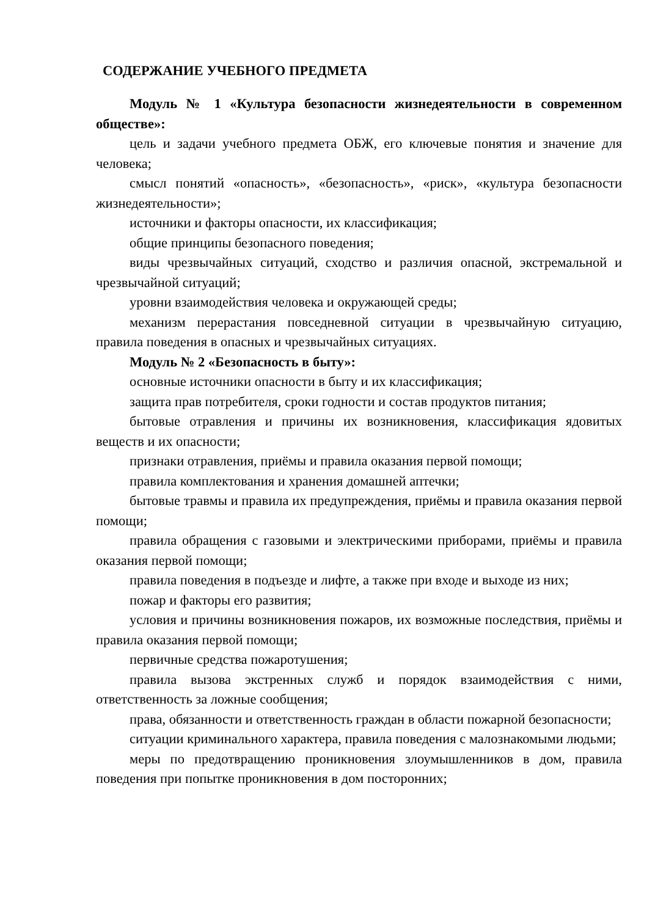СОДЕРЖАНИЕ УЧЕБНОГО ПРЕДМЕТА
Модуль № 1 «Культура безопасности жизнедеятельности в современном обществе»:
цель и задачи учебного предмета ОБЖ, его ключевые понятия и значение для человека;
смысл понятий «опасность», «безопасность», «риск», «культура безопасности жизнедеятельности»;
источники и факторы опасности, их классификация;
общие принципы безопасного поведения;
виды чрезвычайных ситуаций, сходство и различия опасной, экстремальной и чрезвычайной ситуаций;
уровни взаимодействия человека и окружающей среды;
механизм перерастания повседневной ситуации в чрезвычайную ситуацию, правила поведения в опасных и чрезвычайных ситуациях.
Модуль № 2 «Безопасность в быту»:
основные источники опасности в быту и их классификация;
защита прав потребителя, сроки годности и состав продуктов питания;
бытовые отравления и причины их возникновения, классификация ядовитых веществ и их опасности;
признаки отравления, приёмы и правила оказания первой помощи;
правила комплектования и хранения домашней аптечки;
бытовые травмы и правила их предупреждения, приёмы и правила оказания первой помощи;
правила обращения с газовыми и электрическими приборами, приёмы и правила оказания первой помощи;
правила поведения в подъезде и лифте, а также при входе и выходе из них;
пожар и факторы его развития;
условия и причины возникновения пожаров, их возможные последствия, приёмы и правила оказания первой помощи;
первичные средства пожаротушения;
правила вызова экстренных служб и порядок взаимодействия с ними, ответственность за ложные сообщения;
права, обязанности и ответственность граждан в области пожарной безопасности;
ситуации криминального характера, правила поведения с малознакомыми людьми;
меры по предотвращению проникновения злоумышленников в дом, правила поведения при попытке проникновения в дом посторонних;